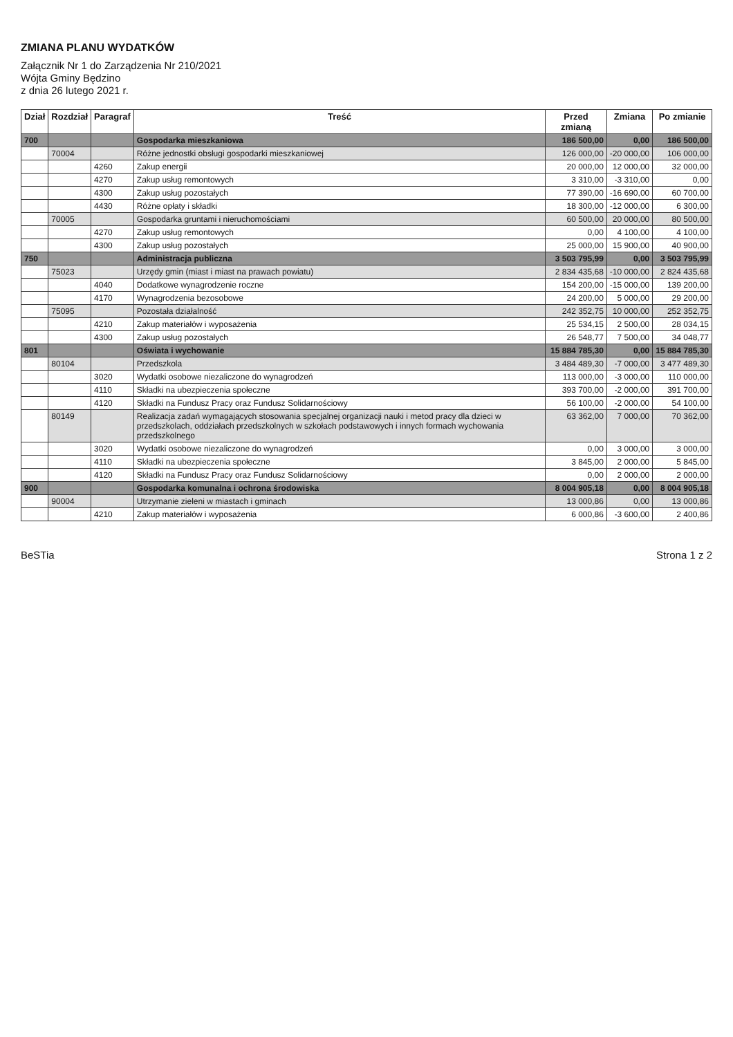ZMIANA PLANU WYDATKÓW
Załącznik Nr 1 do Zarządzenia Nr 210/2021
Wójta Gminy Będzino
z dnia 26 lutego 2021 r.
| Dział | Rozdział | Paragraf | Treść | Przed zmianą | Zmiana | Po zmianie |
| --- | --- | --- | --- | --- | --- | --- |
| 700 | | | Gospodarka mieszkaniowa | 186 500,00 | 0,00 | 186 500,00 |
| | 70004 | | Różne jednostki obsługi gospodarki mieszkaniowej | 126 000,00 | -20 000,00 | 106 000,00 |
| | | 4260 | Zakup energii | 20 000,00 | 12 000,00 | 32 000,00 |
| | | 4270 | Zakup usług remontowych | 3 310,00 | -3 310,00 | 0,00 |
| | | 4300 | Zakup usług pozostałych | 77 390,00 | -16 690,00 | 60 700,00 |
| | | 4430 | Różne opłaty i składki | 18 300,00 | -12 000,00 | 6 300,00 |
| | 70005 | | Gospodarka gruntami i nieruchomościami | 60 500,00 | 20 000,00 | 80 500,00 |
| | | 4270 | Zakup usług remontowych | 0,00 | 4 100,00 | 4 100,00 |
| | | 4300 | Zakup usług pozostałych | 25 000,00 | 15 900,00 | 40 900,00 |
| 750 | | | Administracja publiczna | 3 503 795,99 | 0,00 | 3 503 795,99 |
| | 75023 | | Urzędy gmin (miast i miast na prawach powiatu) | 2 834 435,68 | -10 000,00 | 2 824 435,68 |
| | | 4040 | Dodatkowe wynagrodzenie roczne | 154 200,00 | -15 000,00 | 139 200,00 |
| | | 4170 | Wynagrodzenia bezosobowe | 24 200,00 | 5 000,00 | 29 200,00 |
| | 75095 | | Pozostała działalność | 242 352,75 | 10 000,00 | 252 352,75 |
| | | 4210 | Zakup materiałów i wyposażenia | 25 534,15 | 2 500,00 | 28 034,15 |
| | | 4300 | Zakup usług pozostałych | 26 548,77 | 7 500,00 | 34 048,77 |
| 801 | | | Oświata i wychowanie | 15 884 785,30 | 0,00 | 15 884 785,30 |
| | 80104 | | Przedszkola | 3 484 489,30 | -7 000,00 | 3 477 489,30 |
| | | 3020 | Wydatki osobowe niezaliczone do wynagrodzeń | 113 000,00 | -3 000,00 | 110 000,00 |
| | | 4110 | Składki na ubezpieczenia społeczne | 393 700,00 | -2 000,00 | 391 700,00 |
| | | 4120 | Składki na Fundusz Pracy oraz Fundusz Solidarnościowy | 56 100,00 | -2 000,00 | 54 100,00 |
| | 80149 | | Realizacja zadań wymagających stosowania specjalnej organizacji nauki i metod pracy dla dzieci w przedszkolach, oddziałach przedszkolnych w szkołach podstawowych i innych formach wychowania przedszkolnego | 63 362,00 | 7 000,00 | 70 362,00 |
| | | 3020 | Wydatki osobowe niezaliczone do wynagrodzeń | 0,00 | 3 000,00 | 3 000,00 |
| | | 4110 | Składki na ubezpieczenia społeczne | 3 845,00 | 2 000,00 | 5 845,00 |
| | | 4120 | Składki na Fundusz Pracy oraz Fundusz Solidarnościowy | 0,00 | 2 000,00 | 2 000,00 |
| 900 | | | Gospodarka komunalna i ochrona środowiska | 8 004 905,18 | 0,00 | 8 004 905,18 |
| | 90004 | | Utrzymanie zieleni w miastach i gminach | 13 000,86 | 0,00 | 13 000,86 |
| | | 4210 | Zakup materiałów i wyposażenia | 6 000,86 | -3 600,00 | 2 400,86 |
BeSTia Strona 1 z 2